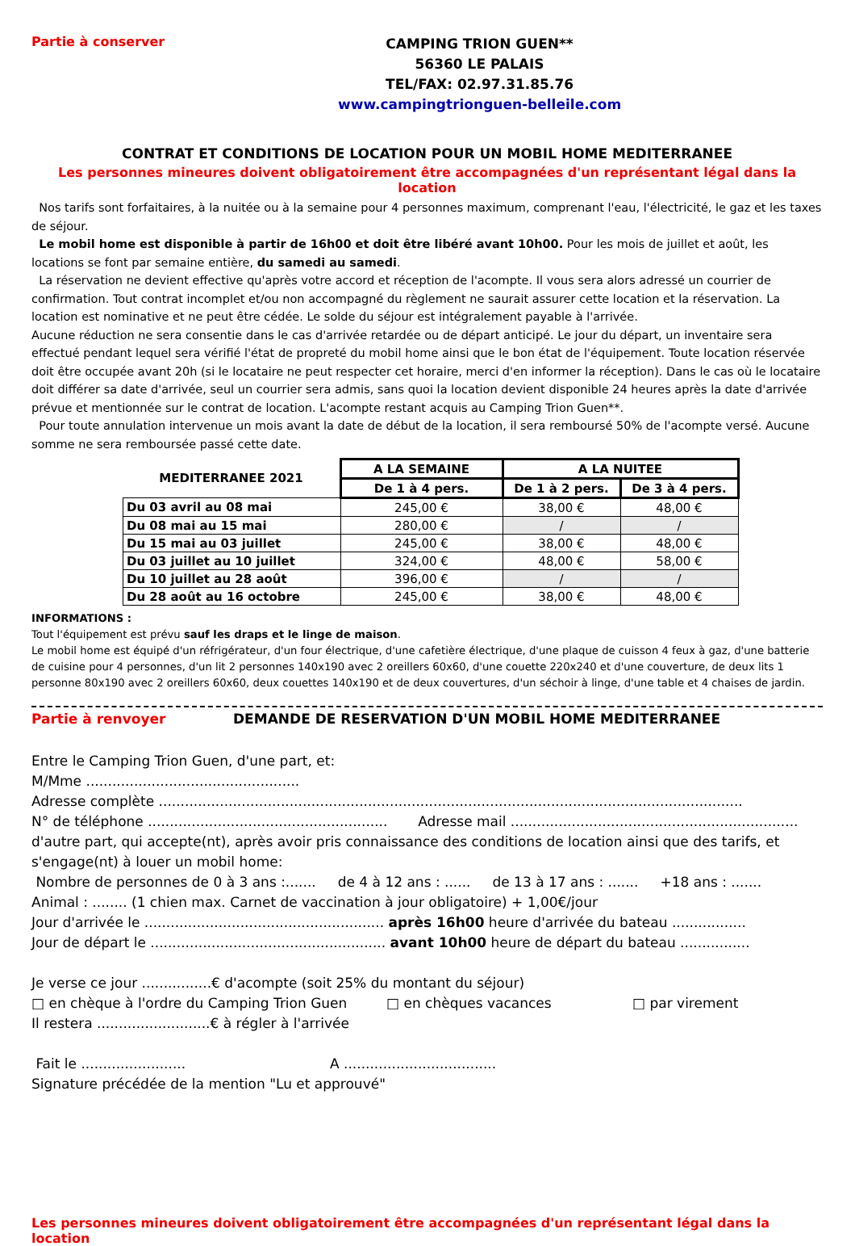Partie à conserver
CAMPING TRION GUEN**
56360 LE PALAIS
TEL/FAX: 02.97.31.85.76
www.campingtrionguen-belleile.com
CONTRAT ET CONDITIONS DE LOCATION POUR UN MOBIL HOME MEDITERRANEE
Les personnes mineures doivent obligatoirement être accompagnées d'un représentant légal dans la location
Nos tarifs sont forfaitaires, à la nuitée ou à la semaine pour 4 personnes maximum, comprenant l'eau, l'électricité, le gaz et les taxes de séjour.
Le mobil home est disponible à partir de 16h00 et doit être libéré avant 10h00. Pour les mois de juillet et août, les locations se font par semaine entière, du samedi au samedi.
La réservation ne devient effective qu'après votre accord et réception de l'acompte. Il vous sera alors adressé un courrier de confirmation. Tout contrat incomplet et/ou non accompagné du règlement ne saurait assurer cette location et la réservation. La location est nominative et ne peut être cédée. Le solde du séjour est intégralement payable à l'arrivée.
Aucune réduction ne sera consentie dans le cas d'arrivée retardée ou de départ anticipé. Le jour du départ, un inventaire sera effectué pendant lequel sera vérifié l'état de propreté du mobil home ainsi que le bon état de l'équipement. Toute location réservée doit être occupée avant 20h (si le locataire ne peut respecter cet horaire, merci d'en informer la réception). Dans le cas où le locataire doit différer sa date d'arrivée, seul un courrier sera admis, sans quoi la location devient disponible 24 heures après la date d'arrivée prévue et mentionnée sur le contrat de location. L'acompte restant acquis au Camping Trion Guen**.
Pour toute annulation intervenue un mois avant la date de début de la location, il sera remboursé 50% de l'acompte versé. Aucune somme ne sera remboursée passé cette date.
| MEDITERRANEE 2021 | A LA SEMAINE | A LA NUITEE | |
| --- | --- | --- | --- |
| | De 1 à 4 pers. | De 1 à 2 pers. | De 3 à 4 pers. |
| Du 03 avril au 08 mai | 245,00 € | 38,00 € | 48,00 € |
| Du 08 mai au 15 mai | 280,00 € | / | / |
| Du 15 mai au 03 juillet | 245,00 € | 38,00 € | 48,00 € |
| Du 03 juillet au 10 juillet | 324,00 € | 48,00 € | 58,00 € |
| Du 10 juillet au 28 août | 396,00 € | / | / |
| Du 28 août au 16 octobre | 245,00 € | 38,00 € | 48,00 € |
INFORMATIONS :
Tout l'équipement est prévu sauf les draps et le linge de maison.
Le mobil home est équipé d'un réfrigérateur, d'un four électrique, d'une cafetière électrique, d'une plaque de cuisson 4 feux à gaz, d'une batterie de cuisine pour 4 personnes, d'un lit 2 personnes 140x190 avec 2 oreillers 60x60, d'une couette 220x240 et d'une couverture, de deux lits 1 personne 80x190 avec 2 oreillers 60x60, deux couettes 140x190 et de deux couvertures, d'un séchoir à linge, d'une table et 4 chaises de jardin.
Partie à renvoyer DEMANDE DE RESERVATION D'UN MOBIL HOME MEDITERRANEE
Entre le Camping Trion Guen, d'une part, et:
M/Mme .................................................
Adresse complète ......................................................................................................................................
N° de téléphone ....................................................... Adresse mail ..................................................................
d'autre part, qui accepte(nt), après avoir pris connaissance des conditions de location ainsi que des tarifs, et s'engage(nt) à louer un mobil home:
Nombre de personnes de 0 à 3 ans :....... de 4 à 12 ans : ...... de 13 à 17 ans : ....... +18 ans : .......
Animal : ........ (1 chien max. Carnet de vaccination à jour obligatoire) + 1,00€/jour
Jour d'arrivée le ....................................................... après 16h00 heure d'arrivée du bateau .................
Jour de départ le ...................................................... avant 10h00 heure de départ du bateau ................
Je verse ce jour ................€ d'acompte (soit 25% du montant du séjour)
□ en chèque à l'ordre du Camping Trion Guen □ en chèques vacances □ par virement
Il restera ..........................€ à régler à l'arrivée
Fait le ........................ A ...................................
Signature précédée de la mention "Lu et approuvé"
Les personnes mineures doivent obligatoirement être accompagnées d'un représentant légal dans la location